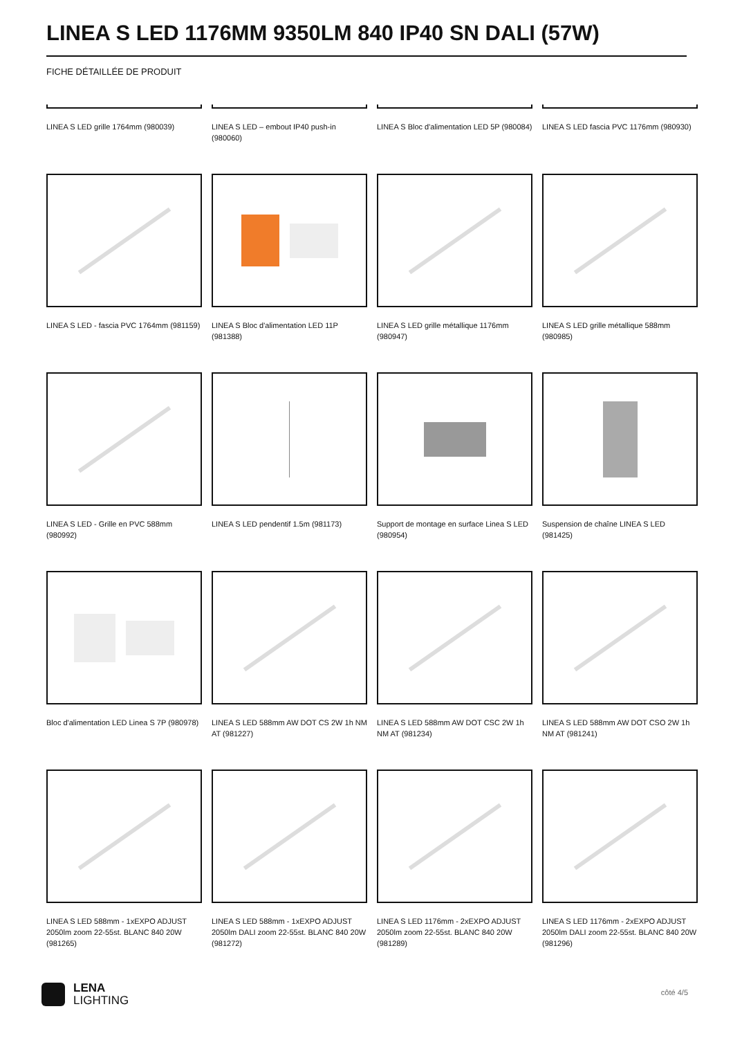LINEA S LED 1176MM 9350LM 840 IP40 SN DALI (57W)
FICHE DÉTAILLÉE DE PRODUIT
LINEA S LED grille 1764mm (980039)
LINEA S LED – embout IP40 push-in (980060)
LINEA S Bloc d'alimentation LED 5P (980084)
LINEA S LED fascia PVC 1176mm (980930)
LINEA S LED - fascia PVC 1764mm (981159)
LINEA S Bloc d'alimentation LED 11P (981388)
LINEA S LED grille métallique 1176mm (980947)
LINEA S LED grille métallique 588mm (980985)
LINEA S LED - Grille en PVC 588mm (980992)
LINEA S LED pendentif 1.5m (981173)
Support de montage en surface Linea S LED (980954)
Suspension de chaîne LINEA S LED (981425)
Bloc d'alimentation LED Linea S 7P (980978)
LINEA S LED 588mm AW DOT CS 2W 1h NM AT (981227)
LINEA S LED 588mm AW DOT CSC 2W 1h NM AT (981234)
LINEA S LED 588mm AW DOT CSO 2W 1h NM AT (981241)
LINEA S LED 588mm - 1xEXPO ADJUST 2050lm zoom 22-55st. BLANC 840 20W (981265)
LINEA S LED 588mm - 1xEXPO ADJUST 2050lm DALI zoom 22-55st. BLANC 840 20W (981272)
LINEA S LED 1176mm - 2xEXPO ADJUST 2050lm zoom 22-55st. BLANC 840 20W (981289)
LINEA S LED 1176mm - 2xEXPO ADJUST 2050lm DALI zoom 22-55st. BLANC 840 20W (981296)
LENA
LIGHTING
côté 4/5